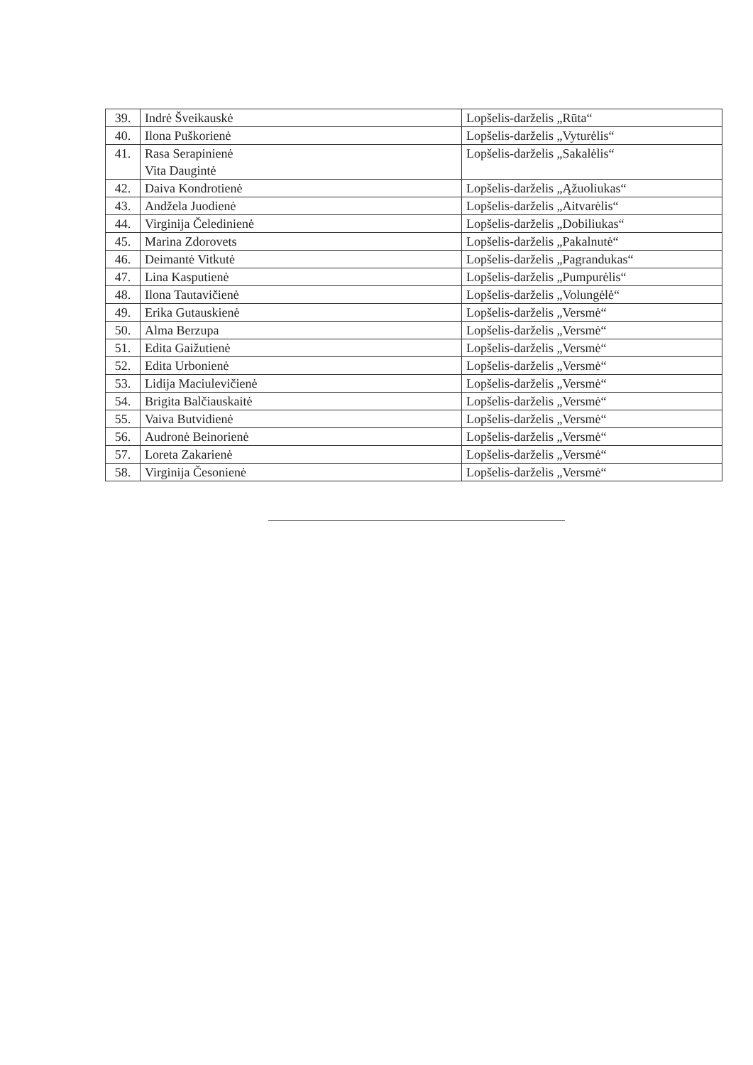| 39. | Indrė Šveikauskė | Lopšelis-darželis „Rūta“ |
| 40. | Ilona Puškorienė | Lopšelis-darželis „Vyturėlis“ |
| 41. | Rasa Serapinienė Vita Daugintė | Lopšelis-darželis „Sakalėlis“ |
| 42. | Daiva Kondrotienė | Lopšelis-darželis „Ąžuoliukas“ |
| 43. | Andžela Juodienė | Lopšelis-darželis „Aitvarėlis“ |
| 44. | Virginija Čeledinienė | Lopšelis-darželis „Dobiliukas“ |
| 45. | Marina Zdorovets | Lopšelis-darželis „Pakalnutė“ |
| 46. | Deimantė Vitkutė | Lopšelis-darželis „Pagrandukas“ |
| 47. | Lina Kasputienė | Lopšelis-darželis „Pumpurėlis“ |
| 48. | Ilona Tautavičienė | Lopšelis-darželis „Volungėlė“ |
| 49. | Erika Gutauskienė | Lopšelis-darželis „Versmė“ |
| 50. | Alma Berzupa | Lopšelis-darželis „Versmė“ |
| 51. | Edita Gaižutienė | Lopšelis-darželis „Versmė“ |
| 52. | Edita Urbonienė | Lopšelis-darželis „Versmė“ |
| 53. | Lidija Maciulevičienė | Lopšelis-darželis „Versmė“ |
| 54. | Brigita Balčiauskaitė | Lopšelis-darželis „Versmė“ |
| 55. | Vaiva Butvidienė | Lopšelis-darželis „Versmė“ |
| 56. | Audronė Beinorienė | Lopšelis-darželis „Versmė“ |
| 57. | Loreta Zakarienė | Lopšelis-darželis „Versmė“ |
| 58. | Virginija Česonienė | Lopšelis-darželis „Versmė“ |